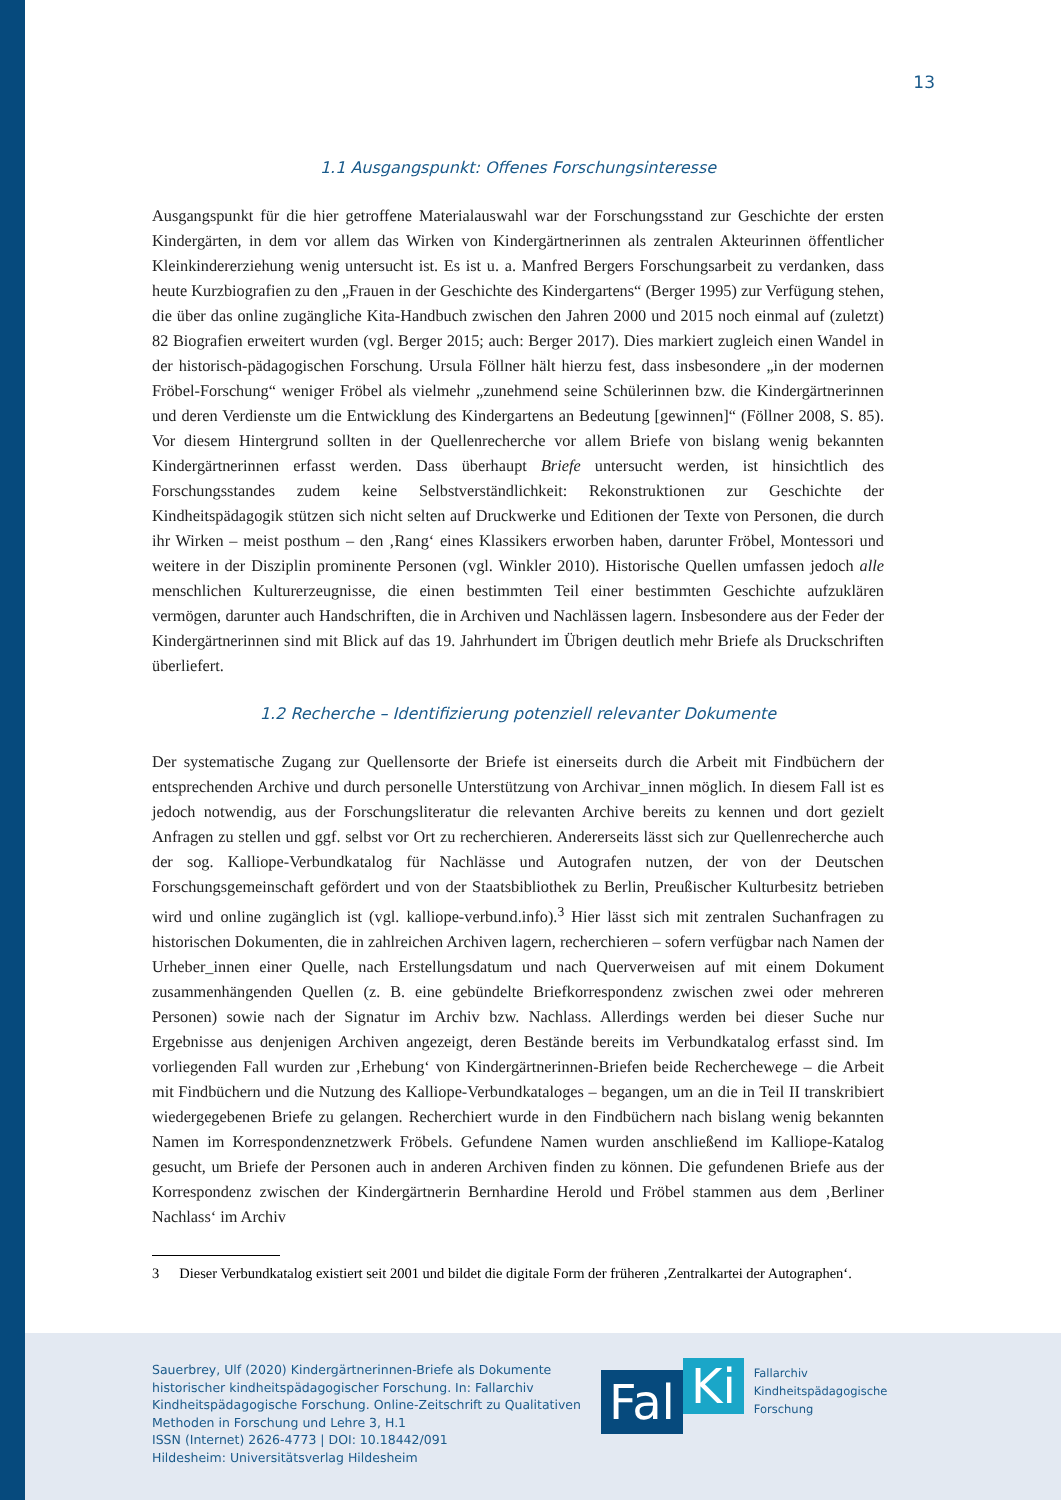13
1.1 Ausgangspunkt: Offenes Forschungsinteresse
Ausgangspunkt für die hier getroffene Materialauswahl war der Forschungsstand zur Geschichte der ersten Kindergärten, in dem vor allem das Wirken von Kindergärtnerinnen als zentralen Akteurinnen öffentlicher Kleinkindererziehung wenig untersucht ist. Es ist u. a. Manfred Bergers Forschungsarbeit zu verdanken, dass heute Kurzbiografien zu den „Frauen in der Geschichte des Kindergartens“ (Berger 1995) zur Verfügung stehen, die über das online zugängliche Kita-Handbuch zwischen den Jahren 2000 und 2015 noch einmal auf (zuletzt) 82 Biografien erweitert wurden (vgl. Berger 2015; auch: Berger 2017). Dies markiert zugleich einen Wandel in der historisch-pädagogischen Forschung. Ursula Föllner hält hierzu fest, dass insbesondere „in der modernen Fröbel-Forschung“ weniger Fröbel als vielmehr „zunehmend seine Schülerinnen bzw. die Kindergärtnerinnen und deren Verdienste um die Entwicklung des Kindergartens an Bedeutung [gewinnen]“ (Föllner 2008, S. 85). Vor diesem Hintergrund sollten in der Quellenrecherche vor allem Briefe von bislang wenig bekannten Kindergärtnerinnen erfasst werden. Dass überhaupt Briefe untersucht werden, ist hinsichtlich des Forschungsstandes zudem keine Selbstverständlichkeit: Rekonstruktionen zur Geschichte der Kindheitspädagogik stützen sich nicht selten auf Druckwerke und Editionen der Texte von Personen, die durch ihr Wirken – meist posthum – den ‚Rang‘ eines Klassikers erworben haben, darunter Fröbel, Montessori und weitere in der Disziplin prominente Personen (vgl. Winkler 2010). Historische Quellen umfassen jedoch alle menschlichen Kulturerzeugnisse, die einen bestimmten Teil einer bestimmten Geschichte aufzuklären vermögen, darunter auch Handschriften, die in Archiven und Nachlässen lagern. Insbesondere aus der Feder der Kindergärtnerinnen sind mit Blick auf das 19. Jahrhundert im Übrigen deutlich mehr Briefe als Druckschriften überliefert.
1.2 Recherche – Identifizierung potenziell relevanter Dokumente
Der systematische Zugang zur Quellensorte der Briefe ist einerseits durch die Arbeit mit Findbüchern der entsprechenden Archive und durch personelle Unterstützung von Archivar_innen möglich. In diesem Fall ist es jedoch notwendig, aus der Forschungsliteratur die relevanten Archive bereits zu kennen und dort gezielt Anfragen zu stellen und ggf. selbst vor Ort zu recherchieren. Andererseits lässt sich zur Quellenrecherche auch der sog. Kalliope-Verbundkatalog für Nachlässe und Autografen nutzen, der von der Deutschen Forschungsgemeinschaft gefördert und von der Staatsbibliothek zu Berlin, Preußischer Kulturbesitz betrieben wird und online zugänglich ist (vgl. kalliope-verbund.info).<sup>3</sup> Hier lässt sich mit zentralen Suchanfragen zu historischen Dokumenten, die in zahlreichen Archiven lagern, recherchieren – sofern verfügbar nach Namen der Urheber_innen einer Quelle, nach Erstellungsdatum und nach Querverweisen auf mit einem Dokument zusammenhängenden Quellen (z. B. eine gebündelte Briefkorrespondenz zwischen zwei oder mehreren Personen) sowie nach der Signatur im Archiv bzw. Nachlass. Allerdings werden bei dieser Suche nur Ergebnisse aus denjenigen Archiven angezeigt, deren Bestände bereits im Verbundkatalog erfasst sind. Im vorliegenden Fall wurden zur ‚Erhebung‘ von Kindergärtnerinnen-Briefen beide Recherchewege – die Arbeit mit Findbüchern und die Nutzung des Kalliope-Verbundkataloges – begangen, um an die in Teil II transkribiert wiedergegebenen Briefe zu gelangen. Recherchiert wurde in den Findbüchern nach bislang wenig bekannten Namen im Korrespondenznetzwerk Fröbels. Gefundene Namen wurden anschließend im Kalliope-Katalog gesucht, um Briefe der Personen auch in anderen Archiven finden zu können. Die gefundenen Briefe aus der Korrespondenz zwischen der Kindergärtnerin Bernhardine Herold und Fröbel stammen aus dem ‚Berliner Nachlass‘ im Archiv
3 Dieser Verbundkatalog existiert seit 2001 und bildet die digitale Form der früheren ‚Zentralkartei der Autographen‘.
Sauerbrey, Ulf (2020) Kindergärtnerinnen-Briefe als Dokumente
historischer kindheitspädagogischer Forschung. In: Fallarchiv
Kindheitspädagogische Forschung. Online-Zeitschrift zu Qualitativen
Methoden in Forschung und Lehre 3, H.1
ISSN (Internet) 2626-4773 | DOI: 10.18442/091
Hildesheim: Universitätsverlag Hildesheim
Fal
Ki
Fallarchiv
Kindheitspädagogische
Forschung